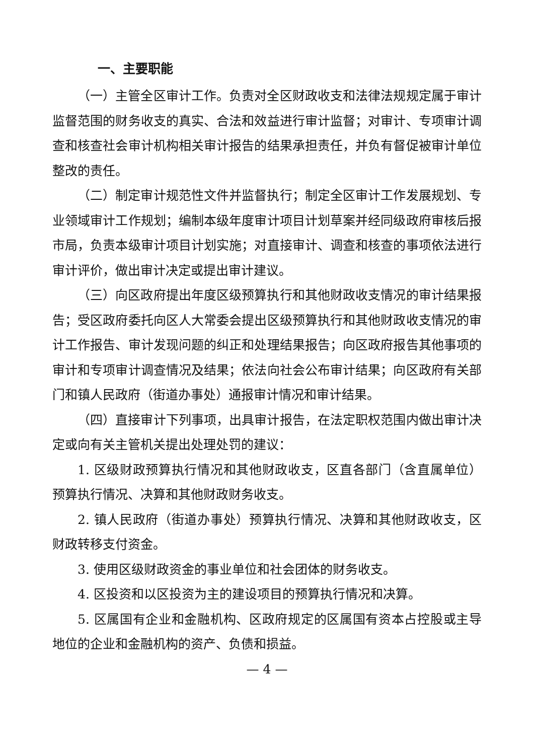一、主要职能
（一）主管全区审计工作。负责对全区财政收支和法律法规规定属于审计监督范围的财务收支的真实、合法和效益进行审计监督；对审计、专项审计调查和核查社会审计机构相关审计报告的结果承担责任，并负有督促被审计单位整改的责任。
（二）制定审计规范性文件并监督执行；制定全区审计工作发展规划、专业领域审计工作规划；编制本级年度审计项目计划草案并经同级政府审核后报市局，负责本级审计项目计划实施；对直接审计、调查和核查的事项依法进行审计评价，做出审计决定或提出审计建议。
（三）向区政府提出年度区级预算执行和其他财政收支情况的审计结果报告；受区政府委托向区人大常委会提出区级预算执行和其他财政收支情况的审计工作报告、审计发现问题的纠正和处理结果报告；向区政府报告其他事项的审计和专项审计调查情况及结果；依法向社会公布审计结果；向区政府有关部门和镇人民政府（街道办事处）通报审计情况和审计结果。
（四）直接审计下列事项，出具审计报告，在法定职权范围内做出审计决定或向有关主管机关提出处理处罚的建议：
1. 区级财政预算执行情况和其他财政收支，区直各部门（含直属单位）预算执行情况、决算和其他财政财务收支。
2. 镇人民政府（街道办事处）预算执行情况、决算和其他财政收支，区财政转移支付资金。
3. 使用区级财政资金的事业单位和社会团体的财务收支。
4. 区投资和以区投资为主的建设项目的预算执行情况和决算。
5. 区属国有企业和金融机构、区政府规定的区属国有资本占控股或主导地位的企业和金融机构的资产、负债和损益。
— 4 —